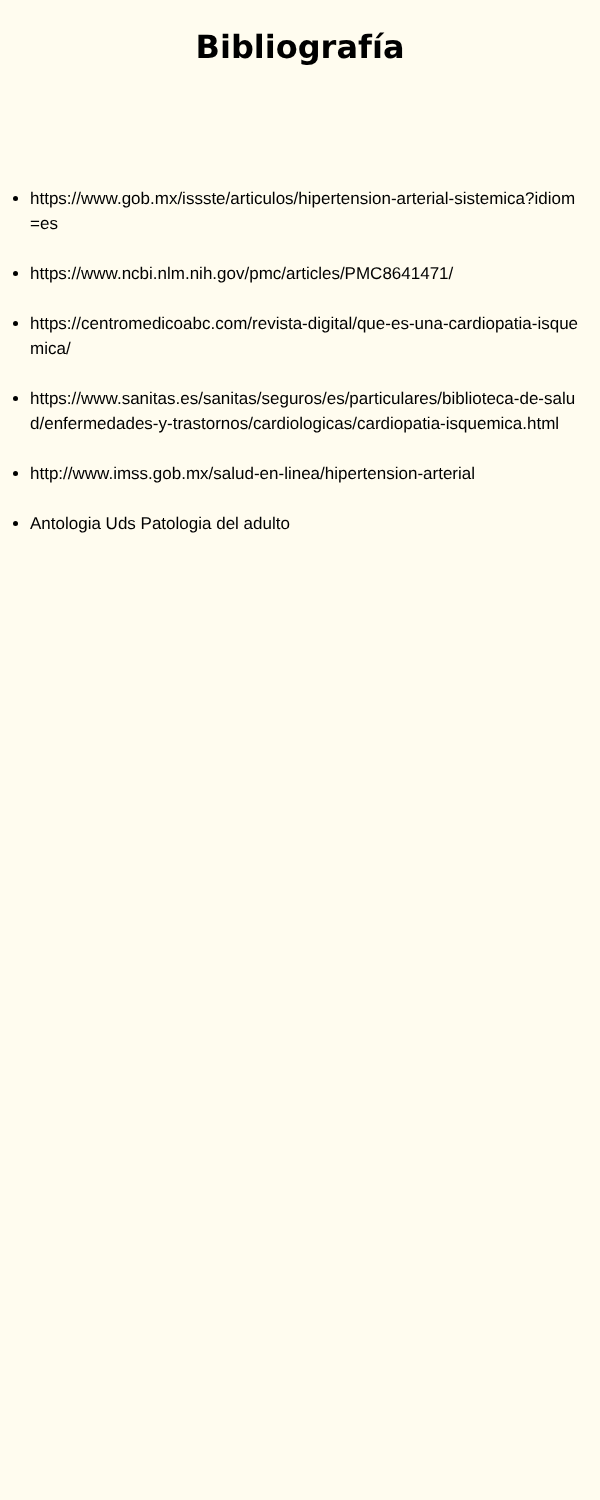Bibliografía
https://www.gob.mx/issste/articulos/hipertension-arterial-sistemica?idiom=es
https://www.ncbi.nlm.nih.gov/pmc/articles/PMC8641471/
https://centromedicoabc.com/revista-digital/que-es-una-cardiopatia-isquemica/
https://www.sanitas.es/sanitas/seguros/es/particulares/biblioteca-de-salud/enfermedades-y-trastornos/cardiologicas/cardiopatia-isquemica.html
http://www.imss.gob.mx/salud-en-linea/hipertension-arterial
Antologia Uds Patologia del adulto